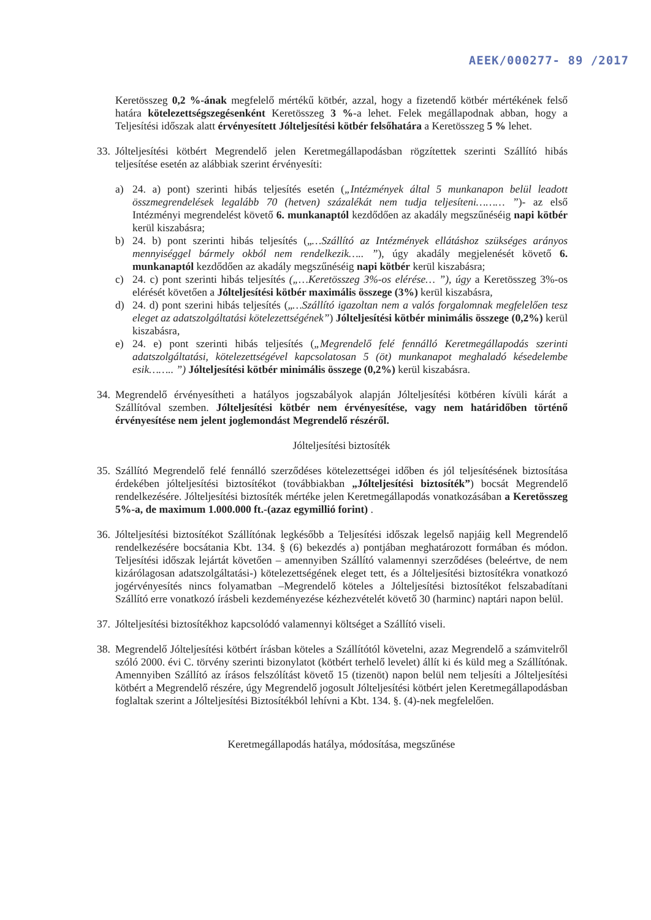AEEK/000277- 89 /2017
Keretösszeg 0,2 %-ának megfelelő mértékű kötbér, azzal, hogy a fizetendő kötbér mértékének felső határa kötelezettségszegésenként Keretösszeg 3 %-a lehet. Felek megállapodnak abban, hogy a Teljesítési időszak alatt érvényesített Jólteljesítési kötbér felsőhatára a Keretösszeg 5 % lehet.
33.
Jólteljesítési kötbért Megrendelő jelen Keretmegállapodásban rögzítettek szerinti Szállító hibás teljesítése esetén az alábbiak szerint érvényesíti:
a) 24. a) pont) szerinti hibás teljesítés esetén („Intézmények által 5 munkanapon belül leadott összmegrendelések legalább 70 (hetven) százalékát nem tudja teljesíteni……… ”)- az első Intézményi megrendelést követő 6. munkanaptól kezdődően az akadály megszűnéséig napi kötbér kerül kiszabásra;
b) 24. b) pont szerinti hibás teljesítés („…Szállító az Intézmények ellátáshoz szükséges arányos mennyiséggel bármely okból nem rendelkezik….. ”), úgy akadály megjelenését követő 6. munkanaptól kezdődően az akadály megszűnéséig napi kötbér kerül kiszabásra;
c) 24. c) pont szerinti hibás teljesítés („…Keretösszeg 3%-os elérése… ”), úgy a Keretösszeg 3%-os elérését követően a Jólteljesítési kötbér maximális összege (3%) kerül kiszabásra,
d) 24. d) pont szerini hibás teljesítés („…Szállító igazoltan nem a valós forgalomnak megfelelően tesz eleget az adatszolgáltatási kötelezettségének”) Jólteljesítési kötbér minimális összege (0,2%) kerül kiszabásra,
e) 24. e) pont szerinti hibás teljesítés („Megrendelő felé fennálló Keretmegállapodás szerinti adatszolgáltatási, kötelezettségével kapcsolatosan 5 (öt) munkanapot meghaladó késedelembe esik…….. ”) Jólteljesítési kötbér minimális összege (0,2%) kerül kiszabásra.
34.
Megrendelő érvényesítheti a hatályos jogszabályok alapján Jólteljesítési kötbéren kívüli kárát a Szállítóval szemben. Jólteljesítési kötbér nem érvényesítése, vagy nem határidőben történő érvényesítése nem jelent joglemondást Megrendelő részéről.
Jólteljesítési biztosíték
35.
Szállító Megrendelő felé fennálló szerződéses kötelezettségei időben és jól teljesítésének biztosítása érdekében jólteljesítési biztosítékot (továbbiakban „Jólteljesítési biztosíték”) bocsát Megrendelő rendelkezésére. Jólteljesítési biztosíték mértéke jelen Keretmegállapodás vonatkozásában a Keretösszeg 5%-a, de maximum 1.000.000 ft.-(azaz egymillió forint) .
36.
Jólteljesítési biztosítékot Szállítónak legkésőbb a Teljesítési időszak legelső napjáig kell Megrendelő rendelkezésére bocsátania Kbt. 134. § (6) bekezdés a) pontjában meghatározott formában és módon. Teljesítési időszak lejártát követően – amennyiben Szállító valamennyi szerződéses (beleértve, de nem kizárólagosan adatszolgáltatási-) kötelezettségének eleget tett, és a Jólteljesítési biztosítékra vonatkozó jogérvényesítés nincs folyamatban –Megrendelő köteles a Jólteljesítési biztosítékot felszabadítani Szállító erre vonatkozó írásbeli kezdeményezése kézhezvételét követő 30 (harminc) naptári napon belül.
37.
Jólteljesítési biztosítékhoz kapcsolódó valamennyi költséget a Szállító viseli.
38.
Megrendelő Jólteljesítési kötbért írásban köteles a Szállítótól követelni, azaz Megrendelő a számvitelről szóló 2000. évi C. törvény szerinti bizonylatot (kötbért terhelő levelet) állít ki és küld meg a Szállítónak. Amennyiben Szállító az írásos felszólítást követő 15 (tizenöt) napon belül nem teljesíti a Jólteljesítési kötbért a Megrendelő részére, úgy Megrendelő jogosult Jólteljesítési kötbért jelen Keretmegállapodásban foglaltak szerint a Jólteljesítési Biztosítékból lehívni a Kbt. 134. §. (4)-nek megfelelően.
Keretmegállapodás hatálya, módosítása, megszűnése